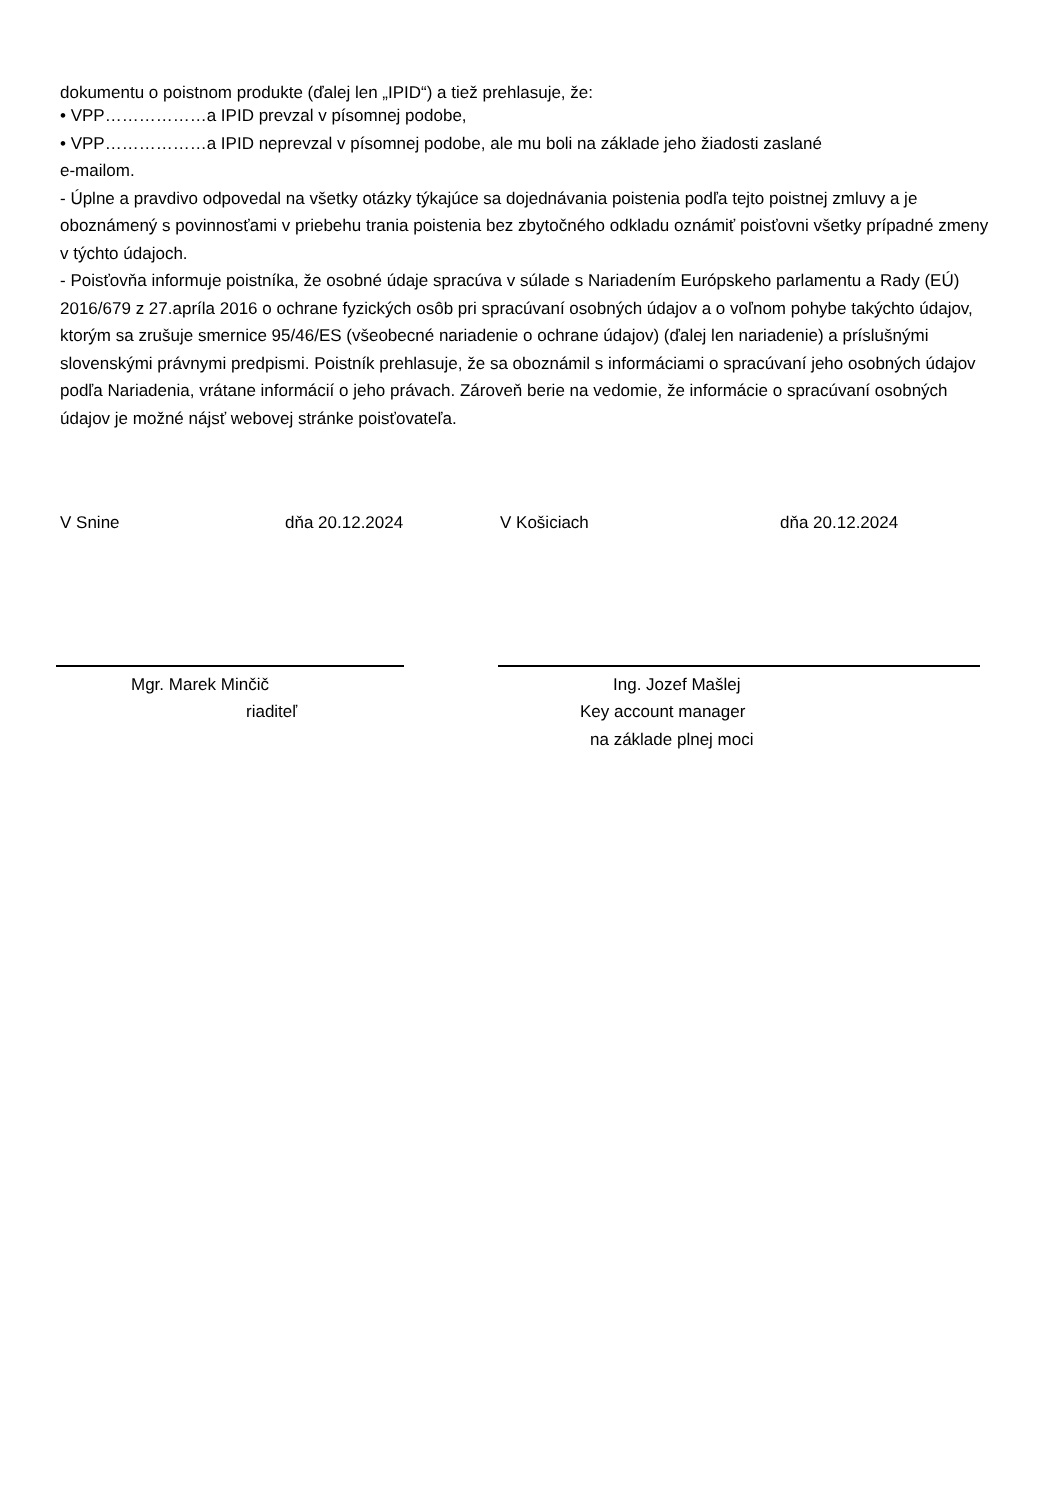dokumentu o poistnom produkte (ďalej len „IPID“) a tiež prehlasuje, že:
• VPP………………a IPID prevzal v písomnej podobe,
• VPP………………a IPID neprevzal v písomnej podobe, ale mu boli na základe jeho žiadosti zaslané
e-mailom.
- Úplne a pravdivo odpovedal na všetky otázky týkajúce sa dojednávania poistenia podľa tejto poistnej zmluvy a je oboznámený s povinnosťami v priebehu trania poistenia bez zbytočného odkladu oznámiť poisťovni všetky prípadné zmeny v týchto údajoch.
- Poisťovňa informuje poistníka, že osobné údaje spracúva v súlade s Nariadením Európskeho parlamentu a Rady (EÚ) 2016/679 z 27.apríla 2016 o ochrane fyzických osôb pri spracúvaní osobných údajov a o voľnom pohybe takýchto údajov, ktorým sa zrušuje smernice 95/46/ES (všeobecné nariadenie o ochrane údajov) (ďalej len nariadenie) a príslušnými slovenskými právnymi predpismi. Poistník prehlasuje, že sa oboznámil s informáciami o spracúvaní jeho osobných údajov podľa Nariadenia, vrátane informácií o jeho právach. Zároveň berie na vedomie, že informácie o spracúvaní osobných údajov je možné nájsť webovej stránke poisťovateľa.
V Snine dňa 20.12.2024 V Košiciach dňa 20.12.2024
Mgr. Marek Minčič
riaditeľ
Ing. Jozef Mašlej
Key account manager
na základe plnej moci